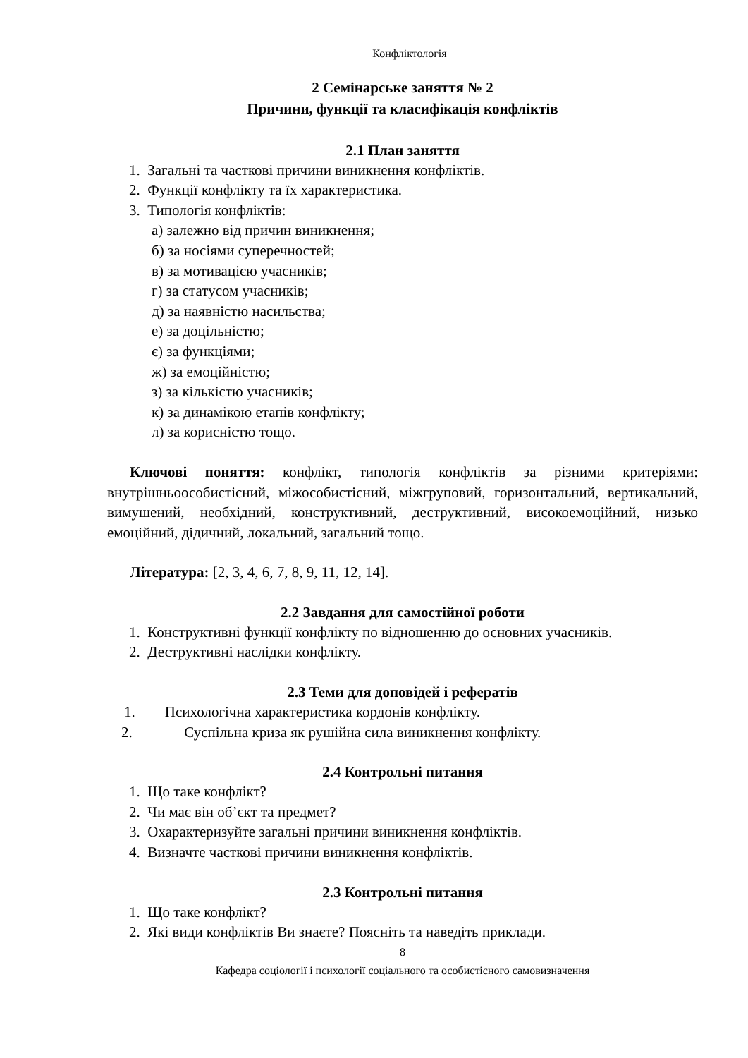Конфліктологія
2 Семінарське заняття № 2
Причини, функції та класифікація конфліктів
2.1 План заняття
1. Загальні та часткові причини виникнення конфліктів.
2. Функції конфлікту та їх характеристика.
3. Типологія конфліктів:
а) залежно від причин виникнення;
б) за носіями суперечностей;
в) за мотивацією учасників;
г) за статусом учасників;
д) за наявністю насильства;
е) за доцільністю;
є) за функціями;
ж) за емоційністю;
з) за кількістю учасників;
к) за динамікою етапів конфлікту;
л) за корисністю тощо.
Ключові поняття: конфлікт, типологія конфліктів за різними критеріями: внутрішньоособистісний, міжособистісний, міжгруповий, горизонтальний, вертикальний, вимушений, необхідний, конструктивний, деструктивний, високоемоційний, низько емоційний, дідичний, локальний, загальний тощо.
Література: [2, 3, 4, 6, 7, 8, 9, 11, 12, 14].
2.2 Завдання для самостійної роботи
1. Конструктивні функції конфлікту по відношенню до основних учасників.
2. Деструктивні наслідки конфлікту.
2.3 Теми для доповідей і рефератів
1. Психологічна характеристика кордонів конфлікту.
2. Суспільна криза як рушійна сила виникнення конфлікту.
2.4 Контрольні питання
1. Що таке конфлікт?
2. Чи має він об’єкт та предмет?
3. Охарактеризуйте загальні причини виникнення конфліктів.
4. Визначте часткові причини виникнення конфліктів.
2.3 Контрольні питання
1. Що таке конфлікт?
2. Які види конфліктів Ви знаєте? Поясніть та наведіть приклади.
8
Кафедра соціології і психології соціального та особистісного самовизначення